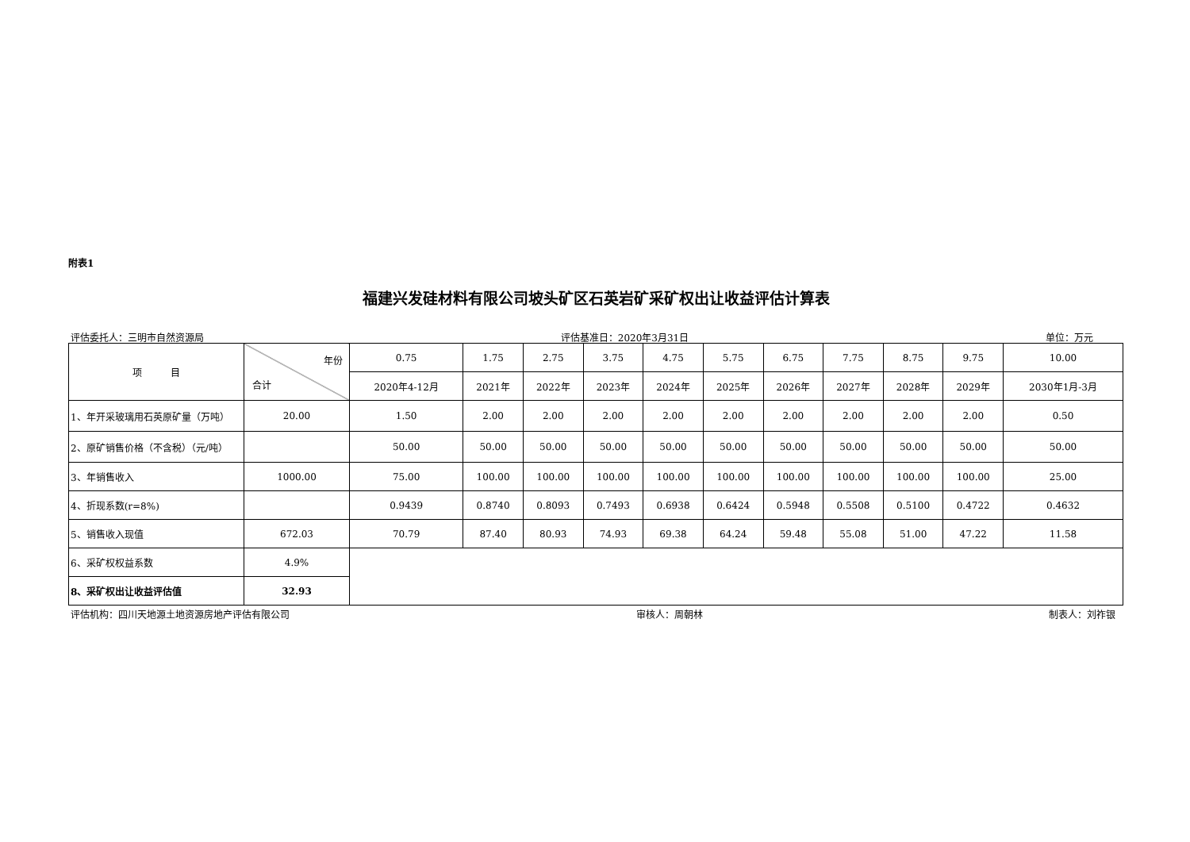附表1
福建兴发硅材料有限公司坡头矿区石英岩矿采矿权出让收益评估计算表
评估委托人：三明市自然资源局 评估基准日：2020年3月31日 单位：万元
| 项 目 | 年份 合计 | 0.75 | 1.75 | 2.75 | 3.75 | 4.75 | 5.75 | 6.75 | 7.75 | 8.75 | 9.75 | 10.00 |
| | | 2020年4-12月 | 2021年 | 2022年 | 2023年 | 2024年 | 2025年 | 2026年 | 2027年 | 2028年 | 2029年 | 2030年1月-3月 |
| 1、年开采玻璃用石英原矿量（万吨） | 20.00 | 1.50 | 2.00 | 2.00 | 2.00 | 2.00 | 2.00 | 2.00 | 2.00 | 2.00 | 2.00 | 0.50 |
| 2、原矿销售价格（不含税）（元/吨） | | 50.00 | 50.00 | 50.00 | 50.00 | 50.00 | 50.00 | 50.00 | 50.00 | 50.00 | 50.00 | 50.00 |
| 3、年销售收入 | 1000.00 | 75.00 | 100.00 | 100.00 | 100.00 | 100.00 | 100.00 | 100.00 | 100.00 | 100.00 | 100.00 | 25.00 |
| 4、折现系数(r=8%) | | 0.9439 | 0.8740 | 0.8093 | 0.7493 | 0.6938 | 0.6424 | 0.5948 | 0.5508 | 0.5100 | 0.4722 | 0.4632 |
| 5、销售收入现值 | 672.03 | 70.79 | 87.40 | 80.93 | 74.93 | 69.38 | 64.24 | 59.48 | 55.08 | 51.00 | 47.22 | 11.58 |
| 6、采矿权权益系数 | 4.9% | | | | | | | | | | | |
| 8、采矿权出让收益评估值 | 32.93 | | | | | | | | | | | |
评估机构：四川天地源土地资源房地产评估有限公司 审核人：周朝林 制表人：刘祚银